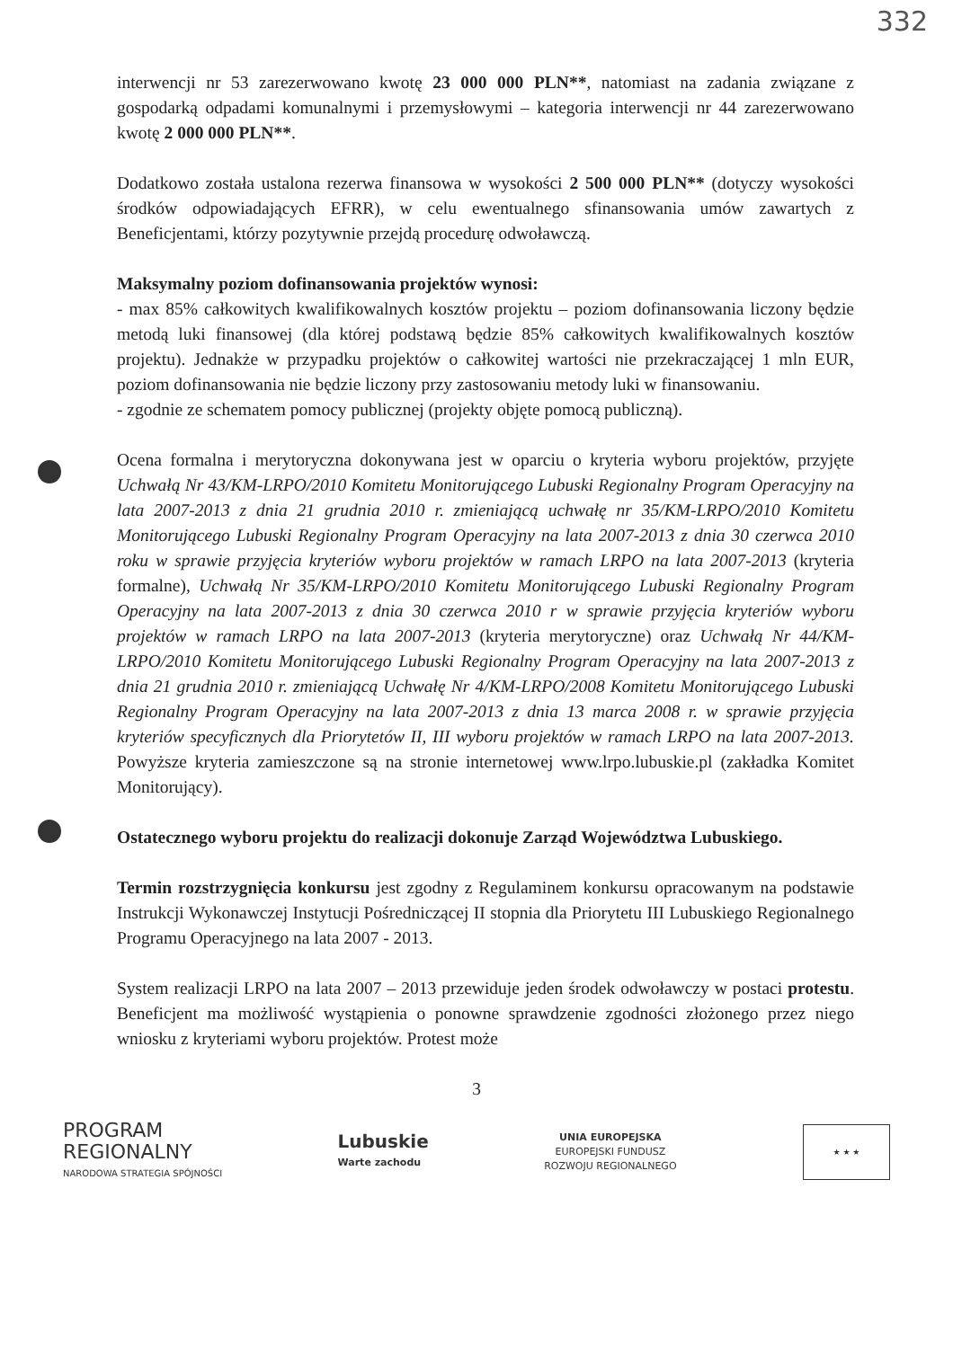332
interwencji nr 53 zarezerwowano kwotę 23 000 000 PLN**, natomiast na zadania związane z gospodarką odpadami komunalnymi i przemysłowymi – kategoria interwencji nr 44 zarezerwowano kwotę 2 000 000 PLN**.
Dodatkowo została ustalona rezerwa finansowa w wysokości 2 500 000 PLN** (dotyczy wysokości środków odpowiadających EFRR), w celu ewentualnego sfinansowania umów zawartych z Beneficjentami, którzy pozytywnie przejdą procedurę odwoławczą.
Maksymalny poziom dofinansowania projektów wynosi:
- max 85% całkowitych kwalifikowalnych kosztów projektu – poziom dofinansowania liczony będzie metodą luki finansowej (dla której podstawą będzie 85% całkowitych kwalifikowalnych kosztów projektu). Jednakże w przypadku projektów o całkowitej wartości nie przekraczającej 1 mln EUR, poziom dofinansowania nie będzie liczony przy zastosowaniu metody luki w finansowaniu.
- zgodnie ze schematem pomocy publicznej (projekty objęte pomocą publiczną).
Ocena formalna i merytoryczna dokonywana jest w oparciu o kryteria wyboru projektów, przyjęte Uchwałą Nr 43/KM-LRPO/2010 Komitetu Monitorującego Lubuski Regionalny Program Operacyjny na lata 2007-2013 z dnia 21 grudnia 2010 r. zmieniającą uchwałę nr 35/KM-LRPO/2010 Komitetu Monitorującego Lubuski Regionalny Program Operacyjny na lata 2007-2013 z dnia 30 czerwca 2010 roku w sprawie przyjęcia kryteriów wyboru projektów w ramach LRPO na lata 2007-2013 (kryteria formalne), Uchwałą Nr 35/KM-LRPO/2010 Komitetu Monitorującego Lubuski Regionalny Program Operacyjny na lata 2007-2013 z dnia 30 czerwca 2010 r w sprawie przyjęcia kryteriów wyboru projektów w ramach LRPO na lata 2007-2013 (kryteria merytoryczne) oraz Uchwałą Nr 44/KM-LRPO/2010 Komitetu Monitorującego Lubuski Regionalny Program Operacyjny na lata 2007-2013 z dnia 21 grudnia 2010 r. zmieniającą Uchwałę Nr 4/KM-LRPO/2008 Komitetu Monitorującego Lubuski Regionalny Program Operacyjny na lata 2007-2013 z dnia 13 marca 2008 r. w sprawie przyjęcia kryteriów specyficznych dla Priorytetów II, III wyboru projektów w ramach LRPO na lata 2007-2013. Powyższe kryteria zamieszczone są na stronie internetowej www.lrpo.lubuskie.pl (zakładka Komitet Monitorujący).
Ostatecznego wyboru projektu do realizacji dokonuje Zarząd Województwa Lubuskiego.
Termin rozstrzygnięcia konkursu jest zgodny z Regulaminem konkursu opracowanym na podstawie Instrukcji Wykonawczej Instytucji Pośredniczącej II stopnia dla Priorytetu III Lubuskiego Regionalnego Programu Operacyjnego na lata 2007 - 2013.
System realizacji LRPO na lata 2007 – 2013 przewiduje jeden środek odwoławczy w postaci protestu. Beneficjent ma możliwość wystąpienia o ponowne sprawdzenie zgodności złożonego przez niego wniosku z kryteriami wyboru projektów. Protest może
3
PROGRAM
REGIONALNY
NARODOWA STRATEGIA SPÓJNOŚCI
Lubuskie
Warte zachodu
UNIA EUROPEJSKA
EUROPEJSKI FUNDUSZ
ROZWOJU REGIONALNEGO
★ ★ ★